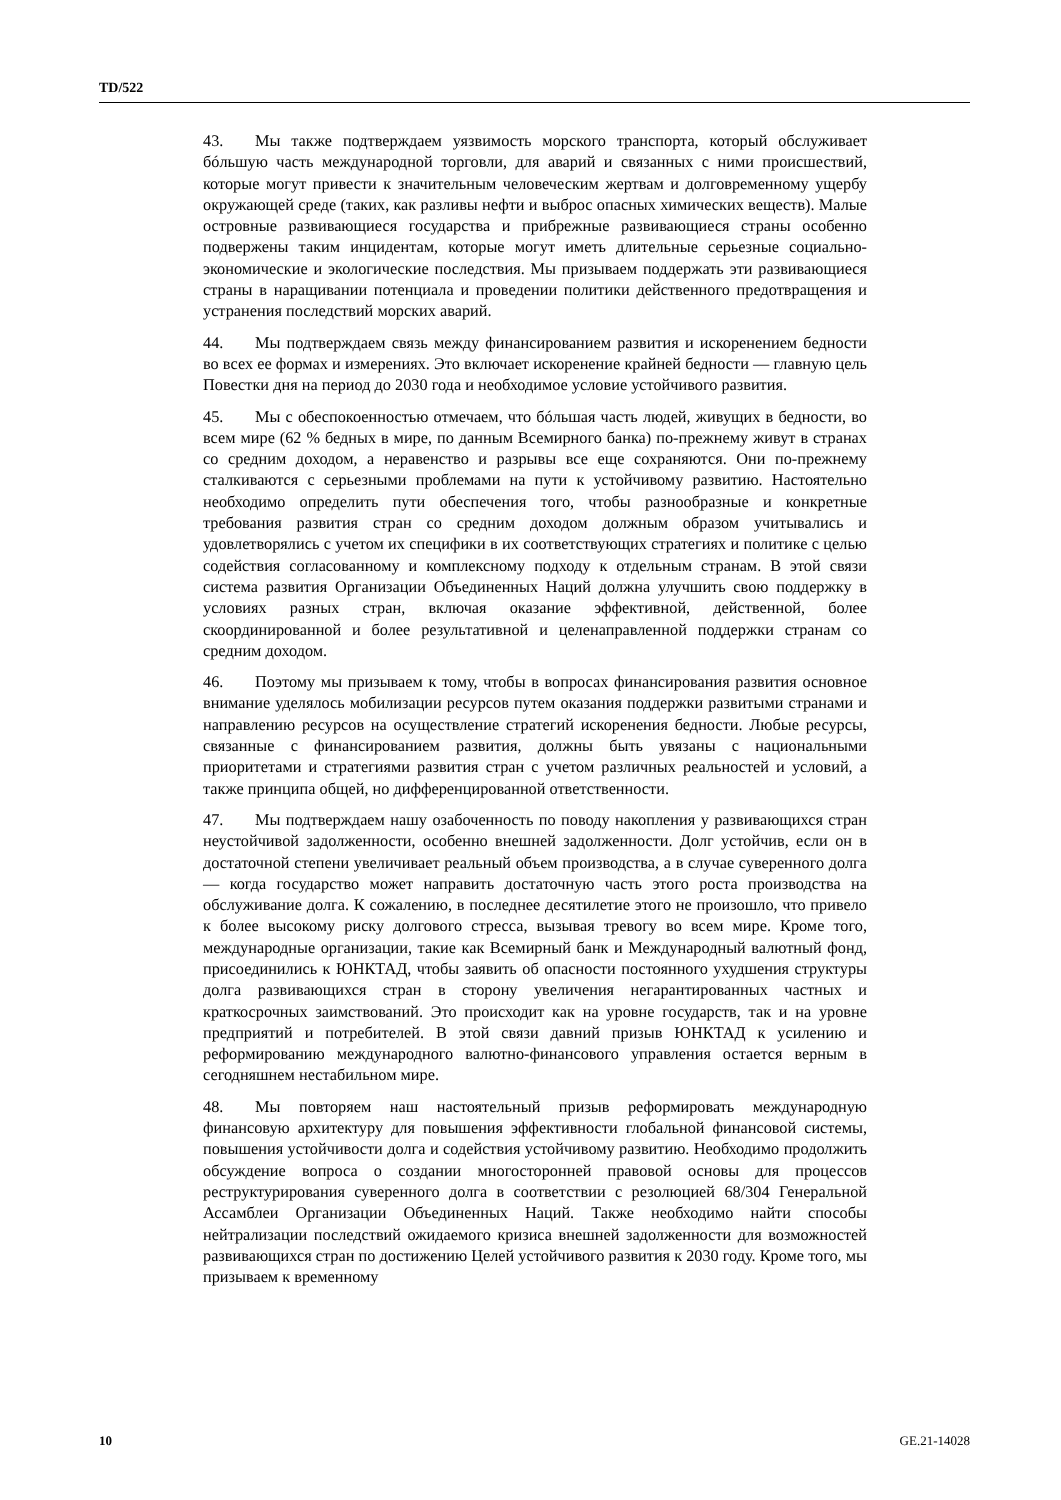TD/522
43. Мы также подтверждаем уязвимость морского транспорта, который обслуживает бóльшую часть международной торговли, для аварий и связанных с ними происшествий, которые могут привести к значительным человеческим жертвам и долговременному ущербу окружающей среде (таких, как разливы нефти и выброс опасных химических веществ). Малые островные развивающиеся государства и прибрежные развивающиеся страны особенно подвержены таким инцидентам, которые могут иметь длительные серьезные социально-экономические и экологические последствия. Мы призываем поддержать эти развивающиеся страны в наращивании потенциала и проведении политики действенного предотвращения и устранения последствий морских аварий.
44. Мы подтверждаем связь между финансированием развития и искоренением бедности во всех ее формах и измерениях. Это включает искоренение крайней бедности — главную цель Повестки дня на период до 2030 года и необходимое условие устойчивого развития.
45. Мы с обеспокоенностью отмечаем, что бóльшая часть людей, живущих в бедности, во всем мире (62 % бедных в мире, по данным Всемирного банка) по-прежнему живут в странах со средним доходом, а неравенство и разрывы все еще сохраняются. Они по-прежнему сталкиваются с серьезными проблемами на пути к устойчивому развитию. Настоятельно необходимо определить пути обеспечения того, чтобы разнообразные и конкретные требования развития стран со средним доходом должным образом учитывались и удовлетворялись с учетом их специфики в их соответствующих стратегиях и политике с целью содействия согласованному и комплексному подходу к отдельным странам. В этой связи система развития Организации Объединенных Наций должна улучшить свою поддержку в условиях разных стран, включая оказание эффективной, действенной, более скоординированной и более результативной и целенаправленной поддержки странам со средним доходом.
46. Поэтому мы призываем к тому, чтобы в вопросах финансирования развития основное внимание уделялось мобилизации ресурсов путем оказания поддержки развитыми странами и направлению ресурсов на осуществление стратегий искоренения бедности. Любые ресурсы, связанные с финансированием развития, должны быть увязаны с национальными приоритетами и стратегиями развития стран с учетом различных реальностей и условий, а также принципа общей, но дифференцированной ответственности.
47. Мы подтверждаем нашу озабоченность по поводу накопления у развивающихся стран неустойчивой задолженности, особенно внешней задолженности. Долг устойчив, если он в достаточной степени увеличивает реальный объем производства, а в случае суверенного долга — когда государство может направить достаточную часть этого роста производства на обслуживание долга. К сожалению, в последнее десятилетие этого не произошло, что привело к более высокому риску долгового стресса, вызывая тревогу во всем мире. Кроме того, международные организации, такие как Всемирный банк и Международный валютный фонд, присоединились к ЮНКТАД, чтобы заявить об опасности постоянного ухудшения структуры долга развивающихся стран в сторону увеличения негарантированных частных и краткосрочных заимствований. Это происходит как на уровне государств, так и на уровне предприятий и потребителей. В этой связи давний призыв ЮНКТАД к усилению и реформированию международного валютно-финансового управления остается верным в сегодняшнем нестабильном мире.
48. Мы повторяем наш настоятельный призыв реформировать международную финансовую архитектуру для повышения эффективности глобальной финансовой системы, повышения устойчивости долга и содействия устойчивому развитию. Необходимо продолжить обсуждение вопроса о создании многосторонней правовой основы для процессов реструктурирования суверенного долга в соответствии с резолюцией 68/304 Генеральной Ассамблеи Организации Объединенных Наций. Также необходимо найти способы нейтрализации последствий ожидаемого кризиса внешней задолженности для возможностей развивающихся стран по достижению Целей устойчивого развития к 2030 году. Кроме того, мы призываем к временному
10 GE.21-14028